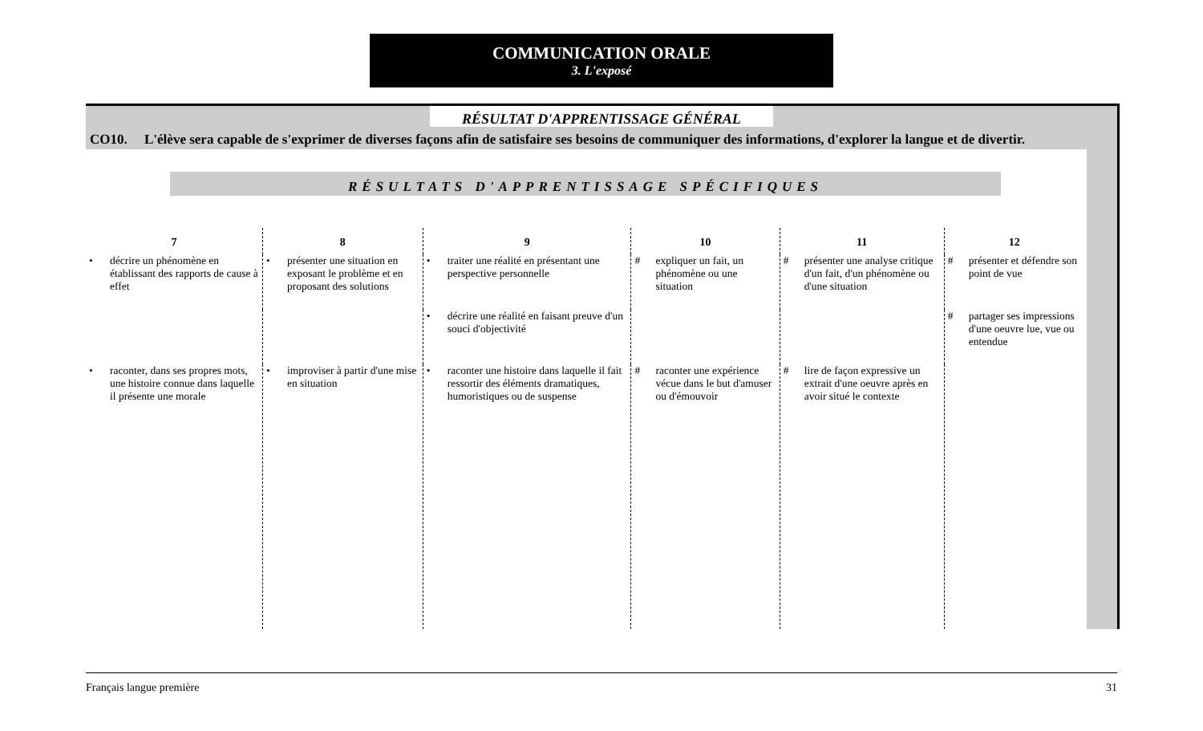COMMUNICATION ORALE
3. L'exposé
RÉSULTAT D'APPRENTISSAGE GÉNÉRAL
CO10. L'élève sera capable de s'exprimer de diverses façons afin de satisfaire ses besoins de communiquer des informations, d'explorer la langue et de divertir.
RÉSULTATS D'APPRENTISSAGE SPÉCIFIQUES
| 7 | 8 | 9 | 10 | 11 | 12 |
| --- | --- | --- | --- | --- | --- |
| • décrire un phénomène en établissant des rapports de cause à effet | • présenter une situation en exposant le problème et en proposant des solutions | • traiter une réalité en présentant une perspective personnelle | # expliquer un fait, un phénomène ou une situation | # présenter une analyse critique d'un fait, d'un phénomène ou d'une situation | # présenter et défendre son point de vue |
| | | • décrire une réalité en faisant preuve d'un souci d'objectivité | | | # partager ses impressions d'une oeuvre lue, vue ou entendue |
| • raconter, dans ses propres mots, une histoire connue dans laquelle il présente une morale | • improviser à partir d'une mise en situation | • raconter une histoire dans laquelle il fait ressortir des éléments dramatiques, humoristiques ou de suspense | # raconter une expérience vécue dans le but d'amuser ou d'émouvoir | # lire de façon expressive un extrait d'une oeuvre après en avoir situé le contexte | |
Français langue première 31